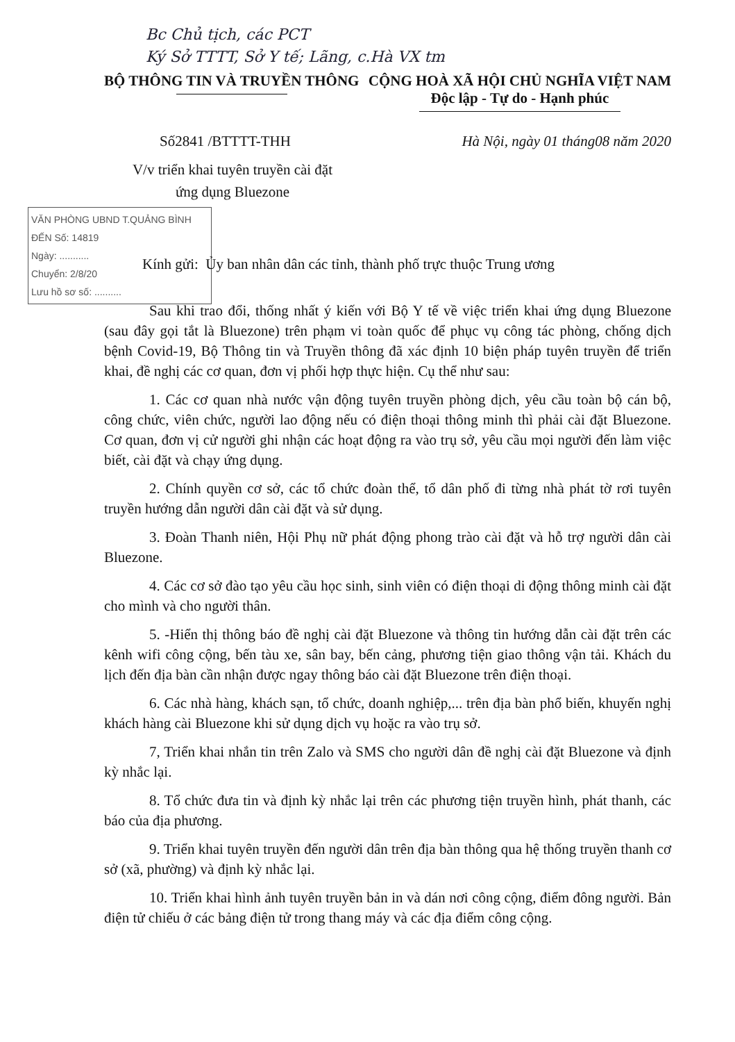Bc Chủ tịch, các PCT
Ký Sở TTTT, Sở Y tế; Lãng, c.Hà VX tm
BỘ THÔNG TIN VÀ TRUYỀN THÔNG CỘNG HOÀ XÃ HỘI CHỦ NGHĨA VIỆT NAM
Độc lập - Tự do - Hạnh phúc
Số2841 /BTTTT-THH Hà Nội, ngày 01 tháng08 năm 2020
V/v triển khai tuyên truyền cài đặt
ứng dụng Bluezone
VĂN PHÒNG UBND T.QUẢNG BÌNH
ĐẾN Số: 14819
Ngày: ...........
Chuyển: 2/8/20
Lưu hồ sơ số: ..........
Kính gửi: Ủy ban nhân dân các tỉnh, thành phố trực thuộc Trung ương
Sau khi trao đổi, thống nhất ý kiến với Bộ Y tế về việc triển khai ứng dụng Bluezone (sau đây gọi tắt là Bluezone) trên phạm vi toàn quốc để phục vụ công tác phòng, chống dịch bệnh Covid-19, Bộ Thông tin và Truyền thông đã xác định 10 biện pháp tuyên truyền để triển khai, đề nghị các cơ quan, đơn vị phối hợp thực hiện. Cụ thể như sau:
1. Các cơ quan nhà nước vận động tuyên truyền phòng dịch, yêu cầu toàn bộ cán bộ, công chức, viên chức, người lao động nếu có điện thoại thông minh thì phải cài đặt Bluezone. Cơ quan, đơn vị cử người ghi nhận các hoạt động ra vào trụ sở, yêu cầu mọi người đến làm việc biết, cài đặt và chạy ứng dụng.
2. Chính quyền cơ sở, các tổ chức đoàn thể, tổ dân phố đi từng nhà phát tờ rơi tuyên truyền hướng dẫn người dân cài đặt và sử dụng.
3. Đoàn Thanh niên, Hội Phụ nữ phát động phong trào cài đặt và hỗ trợ người dân cài Bluezone.
4. Các cơ sở đào tạo yêu cầu học sinh, sinh viên có điện thoại di động thông minh cài đặt cho mình và cho người thân.
5. -Hiển thị thông báo đề nghị cài đặt Bluezone và thông tin hướng dẫn cài đặt trên các kênh wifi công cộng, bến tàu xe, sân bay, bến cảng, phương tiện giao thông vận tải. Khách du lịch đến địa bàn cần nhận được ngay thông báo cài đặt Bluezone trên điện thoại.
6. Các nhà hàng, khách sạn, tổ chức, doanh nghiệp,... trên địa bàn phổ biến, khuyến nghị khách hàng cài Bluezone khi sử dụng dịch vụ hoặc ra vào trụ sở.
7, Triển khai nhắn tin trên Zalo và SMS cho người dân đề nghị cài đặt Bluezone và định kỳ nhắc lại.
8. Tổ chức đưa tin và định kỳ nhắc lại trên các phương tiện truyền hình, phát thanh, các báo của địa phương.
9. Triển khai tuyên truyền đến người dân trên địa bàn thông qua hệ thống truyền thanh cơ sở (xã, phường) và định kỳ nhắc lại.
10. Triển khai hình ảnh tuyên truyền bản in và dán nơi công cộng, điểm đông người. Bản điện tử chiếu ở các bảng điện tử trong thang máy và các địa điểm công cộng.